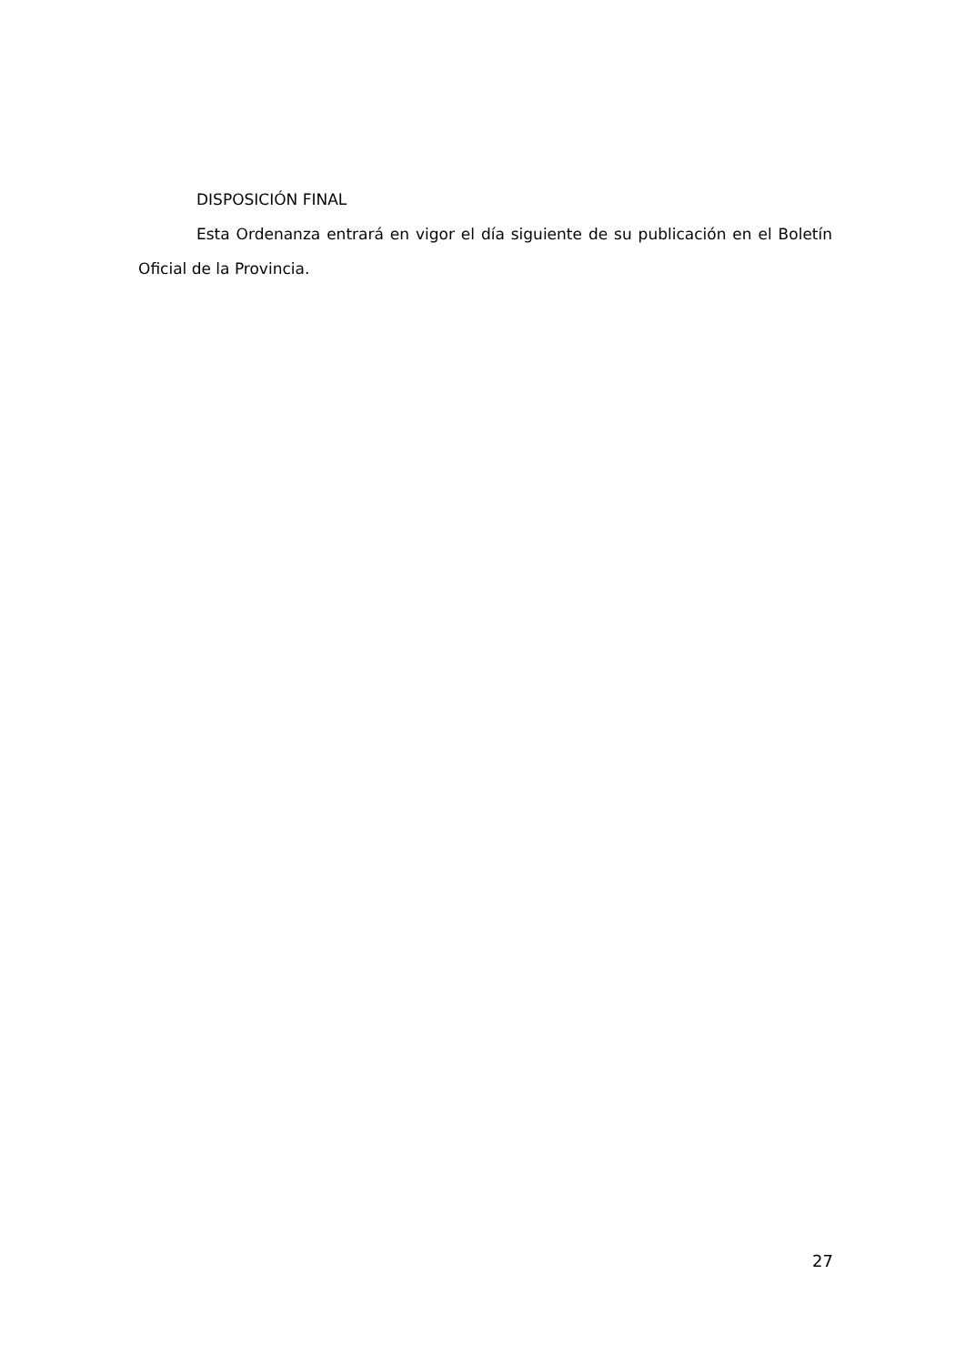DISPOSICIÓN FINAL
Esta Ordenanza entrará en vigor el día siguiente de su publicación en el Boletín Oficial de la Provincia.
27